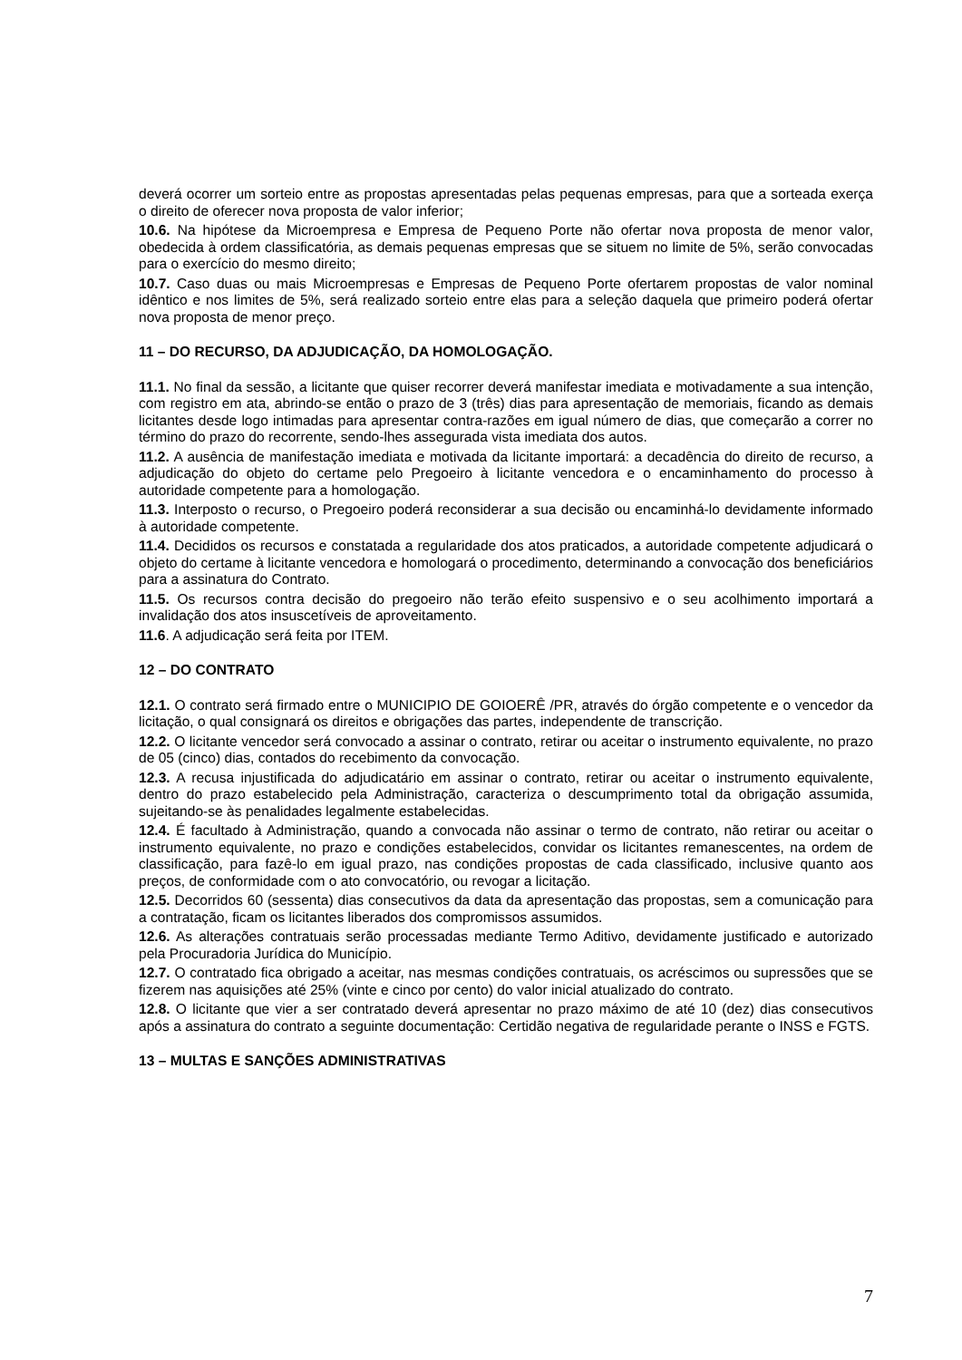deverá ocorrer um sorteio entre as propostas apresentadas pelas pequenas empresas, para que a sorteada exerça o direito de oferecer nova proposta de valor inferior;
10.6. Na hipótese da Microempresa e Empresa de Pequeno Porte não ofertar nova proposta de menor valor, obedecida à ordem classificatória, as demais pequenas empresas que se situem no limite de 5%, serão convocadas para o exercício do mesmo direito;
10.7. Caso duas ou mais Microempresas e Empresas de Pequeno Porte ofertarem propostas de valor nominal idêntico e nos limites de 5%, será realizado sorteio entre elas para a seleção daquela que primeiro poderá ofertar nova proposta de menor preço.
11 – DO RECURSO, DA ADJUDICAÇÃO, DA HOMOLOGAÇÃO.
11.1. No final da sessão, a licitante que quiser recorrer deverá manifestar imediata e motivadamente a sua intenção, com registro em ata, abrindo-se então o prazo de 3 (três) dias para apresentação de memoriais, ficando as demais licitantes desde logo intimadas para apresentar contra-razões em igual número de dias, que começarão a correr no término do prazo do recorrente, sendo-lhes assegurada vista imediata dos autos.
11.2. A ausência de manifestação imediata e motivada da licitante importará: a decadência do direito de recurso, a adjudicação do objeto do certame pelo Pregoeiro à licitante vencedora e o encaminhamento do processo à autoridade competente para a homologação.
11.3. Interposto o recurso, o Pregoeiro poderá reconsiderar a sua decisão ou encaminhá-lo devidamente informado à autoridade competente.
11.4. Decididos os recursos e constatada a regularidade dos atos praticados, a autoridade competente adjudicará o objeto do certame à licitante vencedora e homologará o procedimento, determinando a convocação dos beneficiários para a assinatura do Contrato.
11.5. Os recursos contra decisão do pregoeiro não terão efeito suspensivo e o seu acolhimento importará a invalidação dos atos insuscetíveis de aproveitamento.
11.6. A adjudicação será feita por ITEM.
12 – DO CONTRATO
12.1. O contrato será firmado entre o MUNICIPIO DE GOIOERÊ /PR, através do órgão competente e o vencedor da licitação, o qual consignará os direitos e obrigações das partes, independente de transcrição.
12.2. O licitante vencedor será convocado a assinar o contrato, retirar ou aceitar o instrumento equivalente, no prazo de 05 (cinco) dias, contados do recebimento da convocação.
12.3. A recusa injustificada do adjudicatário em assinar o contrato, retirar ou aceitar o instrumento equivalente, dentro do prazo estabelecido pela Administração, caracteriza o descumprimento total da obrigação assumida, sujeitando-se às penalidades legalmente estabelecidas.
12.4. É facultado à Administração, quando a convocada não assinar o termo de contrato, não retirar ou aceitar o instrumento equivalente, no prazo e condições estabelecidos, convidar os licitantes remanescentes, na ordem de classificação, para fazê-lo em igual prazo, nas condições propostas de cada classificado, inclusive quanto aos preços, de conformidade com o ato convocatório, ou revogar a licitação.
12.5. Decorridos 60 (sessenta) dias consecutivos da data da apresentação das propostas, sem a comunicação para a contratação, ficam os licitantes liberados dos compromissos assumidos.
12.6. As alterações contratuais serão processadas mediante Termo Aditivo, devidamente justificado e autorizado pela Procuradoria Jurídica do Município.
12.7. O contratado fica obrigado a aceitar, nas mesmas condições contratuais, os acréscimos ou supressões que se fizerem nas aquisições até 25% (vinte e cinco por cento) do valor inicial atualizado do contrato.
12.8. O licitante que vier a ser contratado deverá apresentar no prazo máximo de até 10 (dez) dias consecutivos após a assinatura do contrato a seguinte documentação: Certidão negativa de regularidade perante o INSS e FGTS.
13 – MULTAS E SANÇÕES ADMINISTRATIVAS
7